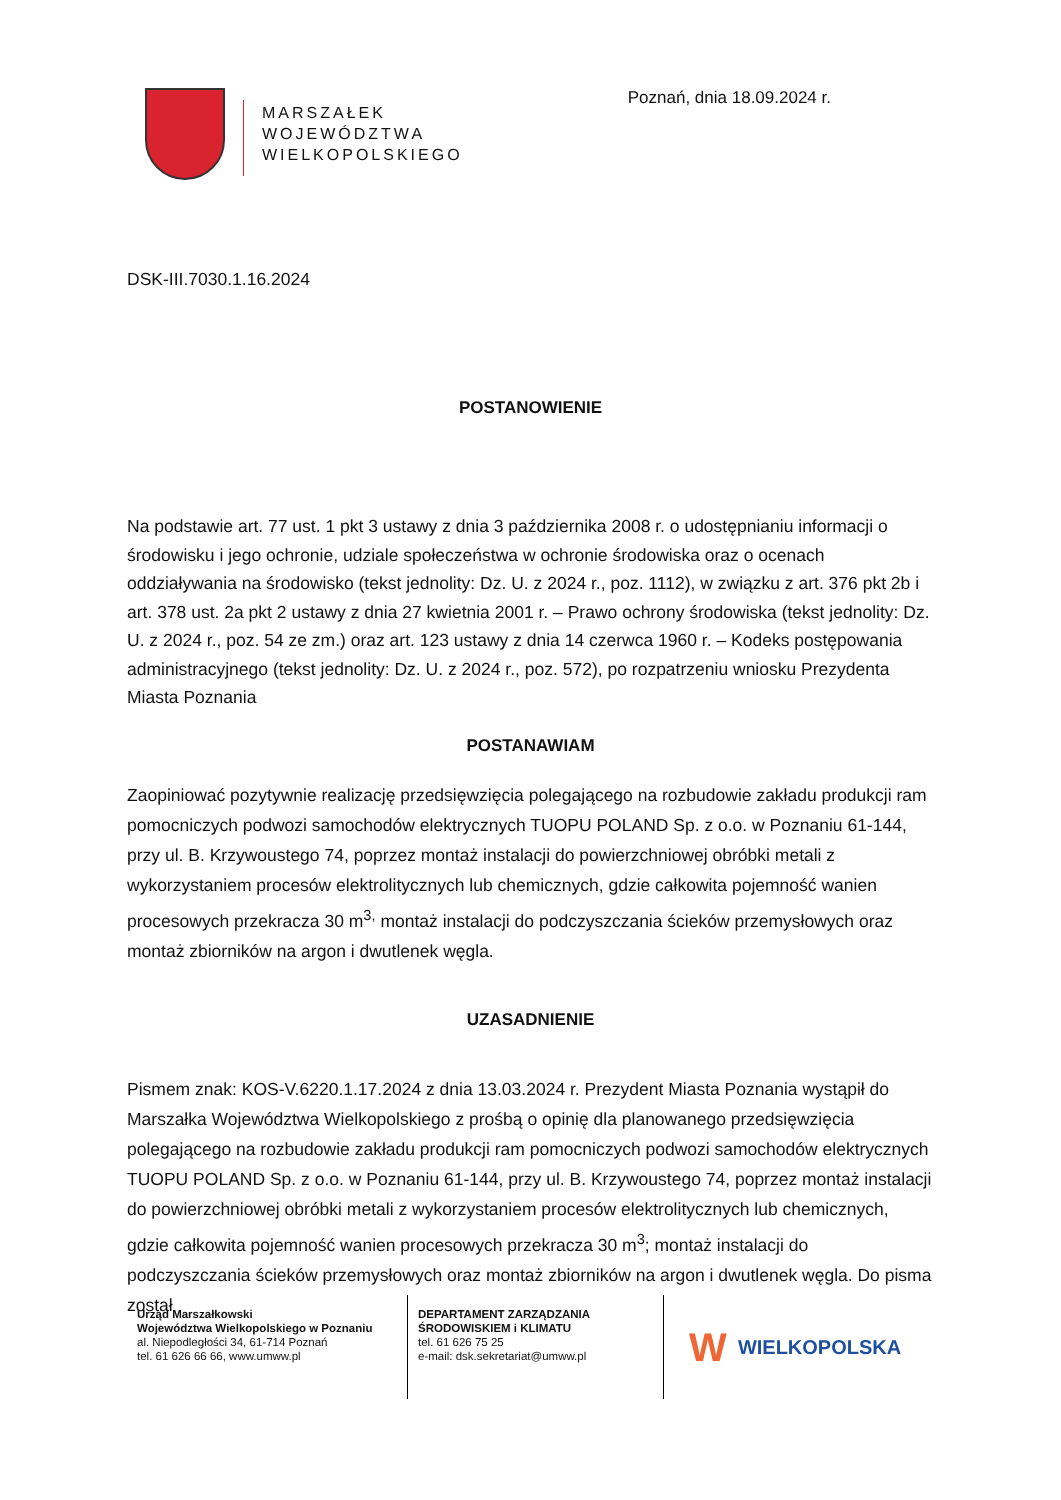MARSZAŁEK
WOJEWÓDZTWA
WIELKOPOLSKIEGO
Poznań, dnia 18.09.2024 r.
DSK-III.7030.1.16.2024
POSTANOWIENIE
Na podstawie art. 77 ust. 1 pkt 3 ustawy z dnia 3 października 2008 r. o udostępnianiu informacji o środowisku i jego ochronie, udziale społeczeństwa w ochronie środowiska oraz o ocenach oddziaływania na środowisko (tekst jednolity: Dz. U. z 2024 r., poz. 1112), w związku z art. 376 pkt 2b i art. 378 ust. 2a pkt 2 ustawy z dnia 27 kwietnia 2001 r. – Prawo ochrony środowiska (tekst jednolity: Dz. U. z 2024 r., poz. 54 ze zm.) oraz art. 123 ustawy z dnia 14 czerwca 1960 r. – Kodeks postępowania administracyjnego (tekst jednolity: Dz. U. z 2024 r., poz. 572), po rozpatrzeniu wniosku Prezydenta Miasta Poznania
POSTANAWIAM
Zaopiniować pozytywnie realizację przedsięwzięcia polegającego na rozbudowie zakładu produkcji ram pomocniczych podwozi samochodów elektrycznych TUOPU POLAND Sp. z o.o. w Poznaniu 61-144, przy ul. B. Krzywoustego 74, poprzez montaż instalacji do powierzchniowej obróbki metali z wykorzystaniem procesów elektrolitycznych lub chemicznych, gdzie całkowita pojemność wanien procesowych przekracza 30 m<sup>3,</sup> montaż instalacji do podczyszczania ścieków przemysłowych oraz montaż zbiorników na argon i dwutlenek węgla.
UZASADNIENIE
Pismem znak: KOS-V.6220.1.17.2024 z dnia 13.03.2024 r. Prezydent Miasta Poznania wystąpił do Marszałka Województwa Wielkopolskiego z prośbą o opinię dla planowanego przedsięwzięcia polegającego na rozbudowie zakładu produkcji ram pomocniczych podwozi samochodów elektrycznych TUOPU POLAND Sp. z o.o. w Poznaniu 61-144, przy ul. B. Krzywoustego 74, poprzez montaż instalacji do powierzchniowej obróbki metali z wykorzystaniem procesów elektrolitycznych lub chemicznych, gdzie całkowita pojemność wanien procesowych przekracza 30 m<sup>3</sup>; montaż instalacji do podczyszczania ścieków przemysłowych oraz montaż zbiorników na argon i dwutlenek węgla. Do pisma został
Urząd Marszałkowski
Województwa Wielkopolskiego w Poznaniu
al. Niepodległości 34, 61-714 Poznań
tel. 61 626 66 66, www.umww.pl
DEPARTAMENT ZARZĄDZANIA
ŚRODOWISKIEM i KLIMATU
tel. 61 626 75 25
e-mail: dsk.sekretariat@umww.pl
W WIELKOPOLSKA